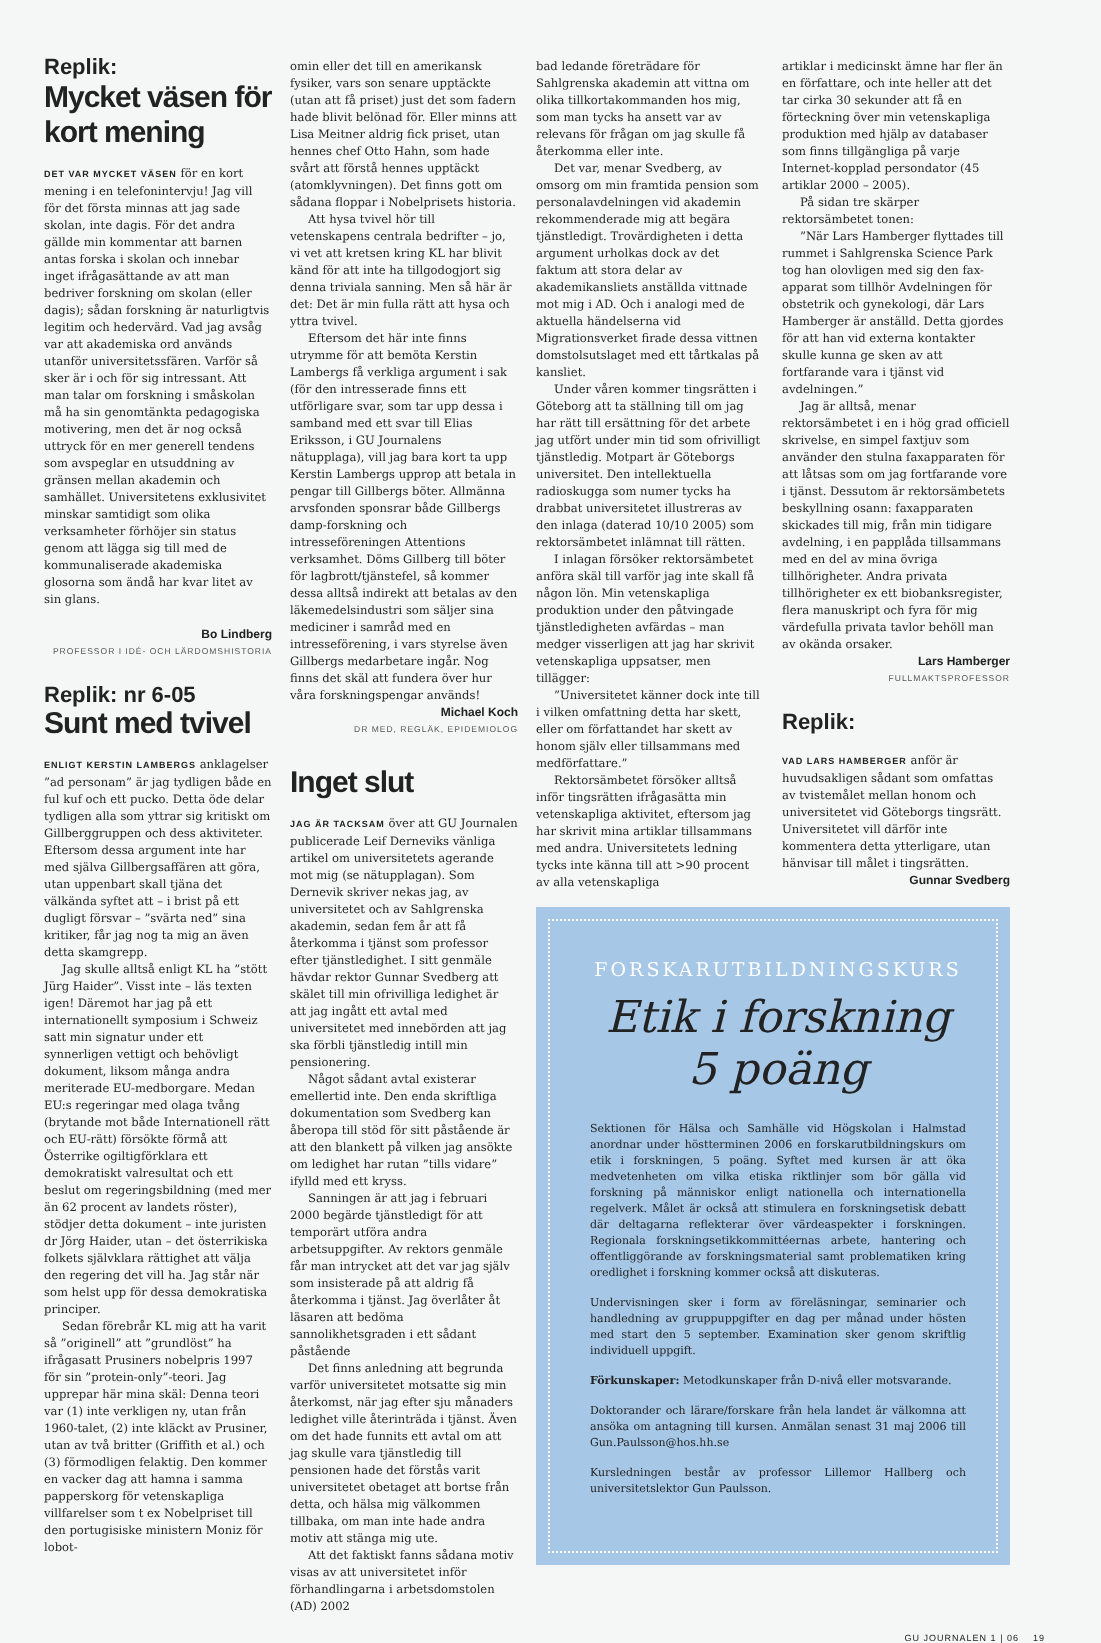Replik:
Mycket väsen för kort mening
DET VAR MYCKET VÄSEN för en kort mening i en telefonintervju! Jag vill för det första minnas att jag sade skolan, inte dagis. För det andra gällde min kommentar att barnen antas forska i skolan och innebar inget ifrågasättande av att man bedriver forskning om skolan (eller dagis); sådan forskning är naturligtvis legitim och hedervärd. Vad jag avsåg var att akademiska ord används utanför universitetssfären. Varför så sker är i och för sig intressant. Att man talar om forskning i småskolan må ha sin genomtänkta pedagogiska motivering, men det är nog också uttryck för en mer generell tendens som avspeglar en utsuddning av gränsen mellan akademin och samhället. Universitetens exklusivitet minskar samtidigt som olika verksamheter förhöjer sin status genom att lägga sig till med de kommunaliserade akademiska glosorna som ändå har kvar litet av sin glans.
Bo Lindberg
PROFESSOR I IDÉ- OCH LÄRDOMSHISTORIA
Replik: nr 6-05
Sunt med tvivel
ENLIGT KERSTIN LAMBERGS anklagelser ”ad personam” är jag tydligen både en ful kuf och ett pucko. Detta öde delar tydligen alla som yttrar sig kritiskt om Gillberggruppen och dess aktiviteter. Eftersom dessa argument inte har med själva Gillbergsaffären att göra, utan uppenbart skall tjäna det välkända syftet att – i brist på ett dugligt försvar – ”svärta ned” sina kritiker, får jag nog ta mig an även detta skamgrepp.
Jag skulle alltså enligt KL ha ”stött Jürg Haider”. Visst inte – läs texten igen! Däremot har jag på ett internationellt symposium i Schweiz satt min signatur under ett synnerligen vettigt och behövligt dokument, liksom många andra meriterade EU-medborgare. Medan EU:s regeringar med olaga tvång (brytande mot både Internationell rätt och EU-rätt) försökte förmå att Österrike ogiltigförklara ett demokratiskt valresultat och ett beslut om regeringsbildning (med mer än 62 procent av landets röster), stödjer detta dokument – inte juristen dr Jörg Haider, utan – det österrikiska folkets självklara rättighet att välja den regering det vill ha. Jag står när som helst upp för dessa demokratiska principer.
Sedan förebrår KL mig att ha varit så ”originell” att ”grundlöst” ha ifrågasatt Prusiners nobelpris 1997 för sin ”protein-only”-teori. Jag upprepar här mina skäl: Denna teori var (1) inte verkligen ny, utan från 1960-talet, (2) inte kläckt av Prusiner, utan av två britter (Griffith et al.) och (3) förmodligen felaktig. Den kommer en vacker dag att hamna i samma papperskorg för vetenskapliga villfarelser som t ex Nobelpriset till den portugisiske ministern Moniz för lobot-
omin eller det till en amerikansk fysiker, vars son senare upptäckte (utan att få priset) just det som fadern hade blivit belönad för. Eller minns att Lisa Meitner aldrig fick priset, utan hennes chef Otto Hahn, som hade svårt att förstå hennes upptäckt (atomklyvningen). Det finns gott om sådana floppar i Nobelprisets historia.
Att hysa tvivel hör till vetenskapens centrala bedrifter – jo, vi vet att kretsen kring KL har blivit känd för att inte ha tillgodogjort sig denna triviala sanning. Men så här är det: Det är min fulla rätt att hysa och yttra tvivel.
Eftersom det här inte finns utrymme för att bemöta Kerstin Lambergs få verkliga argument i sak (för den intresserade finns ett utförligare svar, som tar upp dessa i samband med ett svar till Elias Eriksson, i GU Journalens nätupplaga), vill jag bara kort ta upp Kerstin Lambergs upprop att betala in pengar till Gillbergs böter. Allmänna arvsfonden sponsrar både Gillbergs damp-forskning och intresseföreningen Attentions verksamhet. Döms Gillberg till böter för lagbrott/tjänstefel, så kommer dessa alltså indirekt att betalas av den läkemedelsindustri som säljer sina mediciner i samråd med en intresseförening, i vars styrelse även Gillbergs medarbetare ingår. Nog finns det skäl att fundera över hur våra forskningspengar används!
Michael Koch
DR MED, REGLÄK, EPIDEMIOLOG
Inget slut
JAG ÄR TACKSAM över att GU Journalen publicerade Leif Derneviks vänliga artikel om universitetets agerande mot mig (se nätupplagan). Som Dernevik skriver nekas jag, av universitetet och av Sahlgrenska akademin, sedan fem år att få återkomma i tjänst som professor efter tjänstledighet. I sitt genmäle hävdar rektor Gunnar Svedberg att skälet till min ofrivilliga ledighet är att jag ingått ett avtal med universitetet med innebörden att jag ska förbli tjänstledig intill min pensionering.
Något sådant avtal existerar emellertid inte. Den enda skriftliga dokumentation som Svedberg kan åberopa till stöd för sitt påstående är att den blankett på vilken jag ansökte om ledighet har rutan ”tills vidare” ifylld med ett kryss.
Sanningen är att jag i februari 2000 begärde tjänstledigt för att temporärt utföra andra arbetsuppgifter. Av rektors genmäle får man intrycket att det var jag själv som insisterade på att aldrig få återkomma i tjänst. Jag överlåter åt läsaren att bedöma sannolikhetsgraden i ett sådant påstående
Det finns anledning att begrunda varför universitetet motsatte sig min återkomst, när jag efter sju månaders ledighet ville återinträda i tjänst. Även om det hade funnits ett avtal om att jag skulle vara tjänstledig till pensionen hade det förstås varit universitetet obetaget att bortse från detta, och hälsa mig välkommen tillbaka, om man inte hade andra motiv att stänga mig ute.
Att det faktiskt fanns sådana motiv visas av att universitetet inför förhandlingarna i arbetsdomstolen (AD) 2002
bad ledande företrädare för Sahlgrenska akademin att vittna om olika tillkortakommanden hos mig, som man tycks ha ansett var av relevans för frågan om jag skulle få återkomma eller inte.
Det var, menar Svedberg, av omsorg om min framtida pension som personalavdelningen vid akademin rekommenderade mig att begära tjänstledigt. Trovärdigheten i detta argument urholkas dock av det faktum att stora delar av akademikansliets anställda vittnade mot mig i AD. Och i analogi med de aktuella händelserna vid Migrationsverket firade dessa vittnen domstolsutslaget med ett tårtkalas på kansliet.
Under våren kommer tingsrätten i Göteborg att ta ställning till om jag har rätt till ersättning för det arbete jag utfört under min tid som ofrivilligt tjänstledig. Motpart är Göteborgs universitet. Den intellektuella radioskugga som numer tycks ha drabbat universitetet illustreras av den inlaga (daterad 10/10 2005) som rektorsämbetet inlämnat till rätten.
I inlagan försöker rektorsämbetet anföra skäl till varför jag inte skall få någon lön. Min vetenskapliga produktion under den påtvingade tjänstledigheten avfärdas – man medger visserligen att jag har skrivit vetenskapliga uppsatser, men tillägger:
”Universitetet känner dock inte till i vilken omfattning detta har skett, eller om författandet har skett av honom själv eller tillsammans med medförfattare.”
Rektorsämbetet försöker alltså inför tingsrätten ifrågasätta min vetenskapliga aktivitet, eftersom jag har skrivit mina artiklar tillsammans med andra. Universitetets ledning tycks inte känna till att >90 procent av alla vetenskapliga
artiklar i medicinskt ämne har fler än en författare, och inte heller att det tar cirka 30 sekunder att få en förteckning över min vetenskapliga produktion med hjälp av databaser som finns tillgängliga på varje Internet-kopplad persondator (45 artiklar 2000 – 2005).
På sidan tre skärper rektorsämbetet tonen:
”När Lars Hamberger flyttades till rummet i Sahlgrenska Science Park tog han olovligen med sig den fax-apparat som tillhör Avdelningen för obstetrik och gynekologi, där Lars Hamberger är anställd. Detta gjordes för att han vid externa kontakter skulle kunna ge sken av att fortfarande vara i tjänst vid avdelningen.”
Jag är alltså, menar rektorsämbetet i en i hög grad officiell skrivelse, en simpel faxtjuv som använder den stulna faxapparaten för att låtsas som om jag fortfarande vore i tjänst. Dessutom är rektorsämbetets beskyllning osann: faxapparaten skickades till mig, från min tidigare avdelning, i en papplåda tillsammans med en del av mina övriga tillhörigheter. Andra privata tillhörigheter ex ett biobanksregister, flera manuskript och fyra för mig värdefulla privata tavlor behöll man av okända orsaker.
Lars Hamberger
FULLMAKTSPROFESSOR
Replik:
VAD LARS HAMBERGER anför är huvudsakligen sådant som omfattas av tvistemålet mellan honom och universitetet vid Göteborgs tingsrätt. Universitetet vill därför inte kommentera detta ytterligare, utan hänvisar till målet i tingsrätten.
Gunnar Svedberg
FORSKARUTBILDNINGSKURS
Etik i forskning
5 poäng
Sektionen för Hälsa och Samhälle vid Högskolan i Halmstad anordnar under höstterminen 2006 en forskarutbildningskurs om etik i forskningen, 5 poäng. Syftet med kursen är att öka medvetenheten om vilka etiska riktlinjer som bör gälla vid forskning på människor enligt nationella och internationella regelverk. Målet är också att stimulera en forskningsetisk debatt där deltagarna reflekterar över värdeaspekter i forskningen. Regionala forskningsetikkommittéernas arbete, hantering och offentliggörande av forskningsmaterial samt problematiken kring oredlighet i forskning kommer också att diskuteras.
Undervisningen sker i form av föreläsningar, seminarier och handledning av gruppuppgifter en dag per månad under hösten med start den 5 september. Examination sker genom skriftlig individuell uppgift.
Förkunskaper: Metodkunskaper från D-nivå eller motsvarande.
Doktorander och lärare/forskare från hela landet är välkomna att ansöka om antagning till kursen. Anmälan senast 31 maj 2006 till Gun.Paulsson@hos.hh.se
Kursledningen består av professor Lillemor Hallberg och universitetslektor Gun Paulsson.
GU JOURNALEN 1 | 06 19